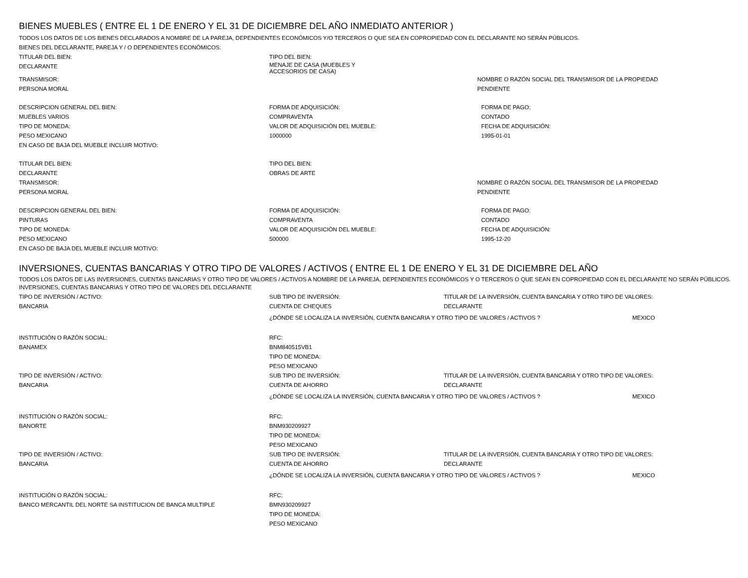BIENES MUEBLES ( ENTRE EL 1 DE ENERO Y EL 31 DE DICIEMBRE DEL AÑO INMEDIATO ANTERIOR )
TODOS LOS DATOS DE LOS BIENES DECLARADOS A NOMBRE DE LA PAREJA, DEPENDIENTES ECONÓMICOS Y/O TERCEROS O QUE SEA EN COPROPIEDAD CON EL DECLARANTE NO SERÁN PÚBLICOS.
BIENES DEL DECLARANTE, PAREJA Y / O DEPENDIENTES ECONÓMICOS:
TITULAR DEL BIEN: TIPO DEL BIEN:
DECLARANTE
MENAJE DE CASA (MUEBLES Y
ACCESORIOS DE CASA)
TRANSMISOR: NOMBRE O RAZÓN SOCIAL DEL TRANSMISOR DE LA PROPIEDAD
PERSONA MORAL PENDIENTE
DESCRIPCION GENERAL DEL BIEN: FORMA DE ADQUISICIÓN: FORMA DE PAGO:
MUEBLES VARIOS COMPRAVENTA CONTADO
TIPO DE MONEDA: VALOR DE ADQUISICIÓN DEL MUEBLE: FECHA DE ADQUISICIÓN:
PESO MEXICANO 1000000 1995-01-01
EN CASO DE BAJA DEL MUEBLE INCLUIR MOTIVO:
TITULAR DEL BIEN: TIPO DEL BIEN:
DECLARANTE OBRAS DE ARTE
TRANSMISOR: NOMBRE O RAZÓN SOCIAL DEL TRANSMISOR DE LA PROPIEDAD
PERSONA MORAL PENDIENTE
DESCRIPCION GENERAL DEL BIEN: FORMA DE ADQUISICIÓN: FORMA DE PAGO:
PINTURAS COMPRAVENTA CONTADO
TIPO DE MONEDA: VALOR DE ADQUISICIÓN DEL MUEBLE: FECHA DE ADQUISICIÓN:
PESO MEXICANO 500000 1995-12-20
EN CASO DE BAJA DEL MUEBLE INCLUIR MOTIVO:
INVERSIONES, CUENTAS BANCARIAS Y OTRO TIPO DE VALORES / ACTIVOS ( ENTRE EL 1 DE ENERO Y EL 31 DE DICIEMBRE DEL AÑO
TODOS LOS DATOS DE LAS INVERSIONES, CUENTAS BANCARIAS Y OTRO TIPO DE VALORES / ACTIVOS A NOMBRE DE LA PAREJA, DEPENDIENTES ECONÓMICOS Y O TERCEROS O QUE SEAN EN COPROPIEDAD CON EL DECLARANTE NO SERÁN PÚBLICOS.
INVERSIONES, CUENTAS BANCARIAS Y OTRO TIPO DE VALORES DEL DECLARANTE
TIPO DE INVERSIÓN / ACTIVO: SUB TIPO DE INVERSIÓN: TITULAR DE LA INVERSIÓN, CUENTA BANCARIA Y OTRO TIPO DE VALORES:
BANCARIA CUENTA DE CHEQUES DECLARANTE
¿DÓNDE SE LOCALIZA LA INVERSIÓN, CUENTA BANCARIA Y OTRO TIPO DE VALORES / ACTIVOS ? MEXICO
INSTITUCIÓN O RAZÓN SOCIAL:
BANAMEX
RFC:
BNM840515VB1
TIPO DE MONEDA:
PESO MEXICANO
TIPO DE INVERSIÓN / ACTIVO: SUB TIPO DE INVERSIÓN: TITULAR DE LA INVERSIÓN, CUENTA BANCARIA Y OTRO TIPO DE VALORES:
BANCARIA CUENTA DE AHORRO DECLARANTE
¿DÓNDE SE LOCALIZA LA INVERSIÓN, CUENTA BANCARIA Y OTRO TIPO DE VALORES / ACTIVOS ? MEXICO
INSTITUCIÓN O RAZÓN SOCIAL:
BANORTE
RFC:
BNM930209927
TIPO DE MONEDA:
PESO MEXICANO
TIPO DE INVERSIÓN / ACTIVO: SUB TIPO DE INVERSIÓN: TITULAR DE LA INVERSIÓN, CUENTA BANCARIA Y OTRO TIPO DE VALORES:
BANCARIA CUENTA DE AHORRO DECLARANTE
¿DÓNDE SE LOCALIZA LA INVERSIÓN, CUENTA BANCARIA Y OTRO TIPO DE VALORES / ACTIVOS ? MEXICO
INSTITUCIÓN O RAZÓN SOCIAL:
BANCO MERCANTIL DEL NORTE SA INSTITUCION DE BANCA MULTIPLE
RFC:
BMN930209927
TIPO DE MONEDA:
PESO MEXICANO